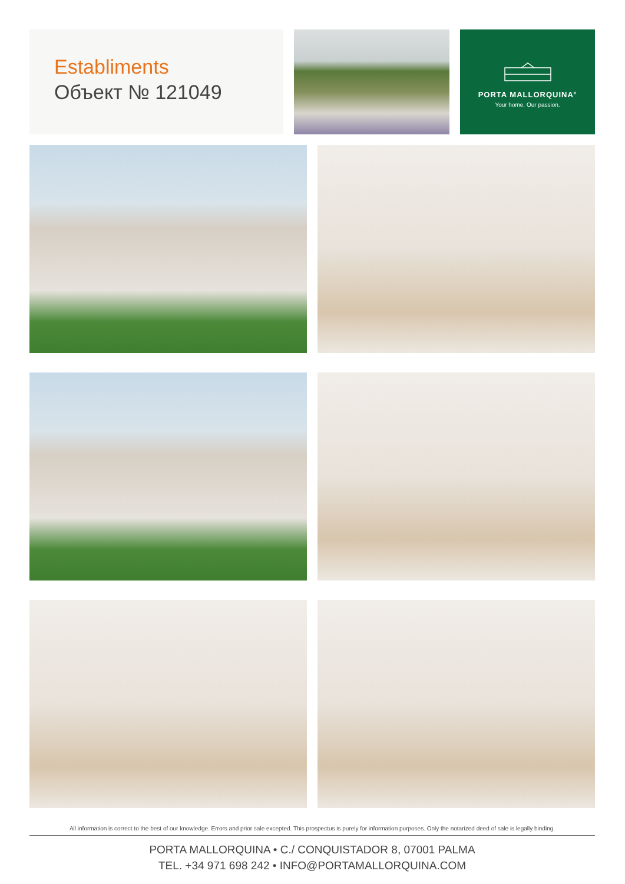Establiments
Объект № 121049
PORTA MALLORQUINA<sup>®</sup>
Your home. Our passion.
All information is correct to the best of our knowledge. Errors and prior sale excepted. This prospectus is purely for information purposes. Only the notarized deed of sale is legally binding.
PORTA MALLORQUINA • C./ CONQUISTADOR 8, 07001 PALMA
TEL. +34 971 698 242 • INFO@PORTAMALLORQUINA.COM